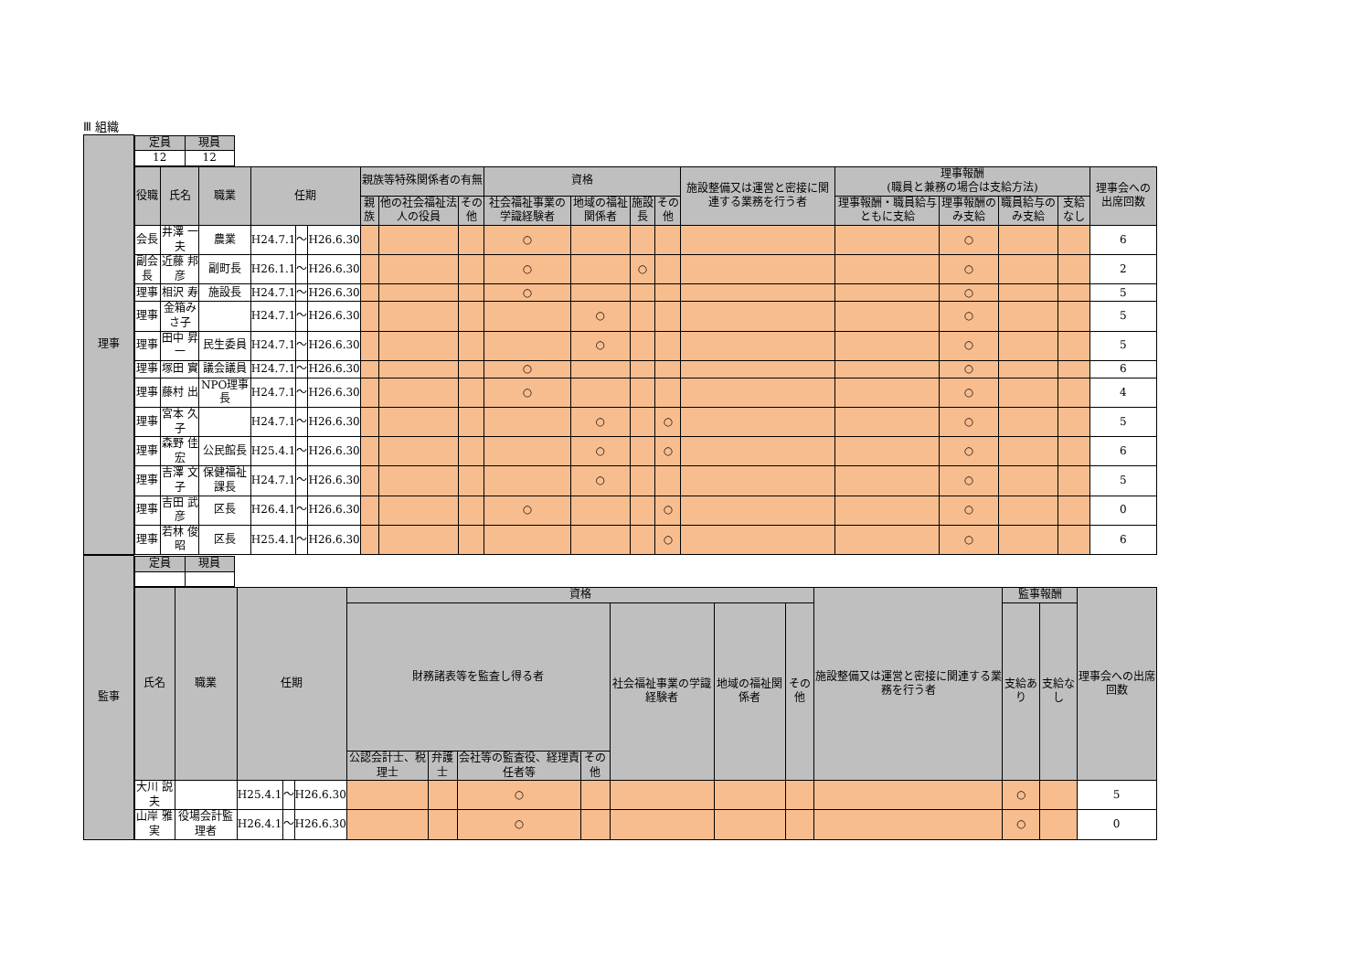Ⅲ 組織
| 理事 | / 定員 / 現員 / / --- / --- / / 12 / 12 / |
| | / 役職 / 氏名 / 職業 / 任期 / / / 親族等特殊関係者の有無 / / / 資格 / / / / 施設整備又は運営と密接に関連する業務を行う者 / 理事報酬 (職員と兼務の場合は支給方法) / / / / 理事会への出席回数 / / --- / --- / --- / --- / --- / --- / --- / --- / --- / --- / --- / --- / --- / --- / --- / --- / --- / --- / --- / / / / / / / / 親族 / 他の社会福祉法人の役員 / その他 / 社会福祉事業の学識経験者 / 地域の福祉関係者 / 施設長 / その他 / / 理事報酬・職員給与ともに支給 / 理事報酬のみ支給 / 職員給与のみ支給 / 支給なし / / / 会長 / 井澤 一夫 / 農業 / H24.7.1 / ～ / H26.6.30 / / / / ○ / / / / / / ○ / / / 6 / / 副会長 / 近藤 邦彦 / 副町長 / H26.1.1 / ～ / H26.6.30 / / / / ○ / / ○ / / / / ○ / / / 2 / / 理事 / 相沢 寿 / 施設長 / H24.7.1 / ～ / H26.6.30 / / / / ○ / / / / / / ○ / / / 5 / / 理事 / 金箱みさ子 / / H24.7.1 / ～ / H26.6.30 / / / / / ○ / / / / / ○ / / / 5 / / 理事 / 田中 昇一 / 民生委員 / H24.7.1 / ～ / H26.6.30 / / / / / ○ / / / / / ○ / / / 5 / / 理事 / 塚田 實 / 議会議員 / H24.7.1 / ～ / H26.6.30 / / / / ○ / / / / / / ○ / / / 6 / / 理事 / 藤村 出 / NPO理事長 / H24.7.1 / ～ / H26.6.30 / / / / ○ / / / / / / ○ / / / 4 / / 理事 / 宮本 久子 / / H24.7.1 / ～ / H26.6.30 / / / / / ○ / / ○ / / / ○ / / / 5 / / 理事 / 森野 佳宏 / 公民館長 / H25.4.1 / ～ / H26.6.30 / / / / / ○ / / ○ / / / ○ / / / 6 / / 理事 / 吉澤 文子 / 保健福祉課長 / H24.7.1 / ～ / H26.6.30 / / / / / ○ / / / / / ○ / / / 5 / / 理事 / 吉田 武彦 / 区長 / H26.4.1 / ～ / H26.6.30 / / / / ○ / / / ○ / / / ○ / / / 0 / / 理事 / 若林 俊昭 / 区長 / H25.4.1 / ～ / H26.6.30 / / / / / / / ○ / / / ○ / / / 6 / |
| 監事 | / 定員 / 現員 / / --- / --- / |
| | / 氏名 / 職業 / 任期 / / / 資格 / / / / / / / 施設整備又は運営と密接に関連する業務を行う者 / 監事報酬 / / 理事会への出席回数 / / --- / --- / --- / --- / --- / --- / --- / --- / --- / --- / --- / --- / --- / --- / --- / --- / / / / / / / 財務諸表等を監査し得る者 / / / / 社会福祉事業の学識経験者 / 地域の福祉関係者 / その他 / / 支給あり / 支給なし / / / / / / / / 公認会計士、税理士 / 弁護士 / 会社等の監査役、経理責任者等 / その他 / / / / / / / / / 大川 説夫 / / H25.4.1 / ～ / H26.6.30 / / / ○ / / / / / / ○ / / 5 / / 山岸 雅実 / 役場会計監理者 / H26.4.1 / ～ / H26.6.30 / / / ○ / / / / / / ○ / / 0 / |